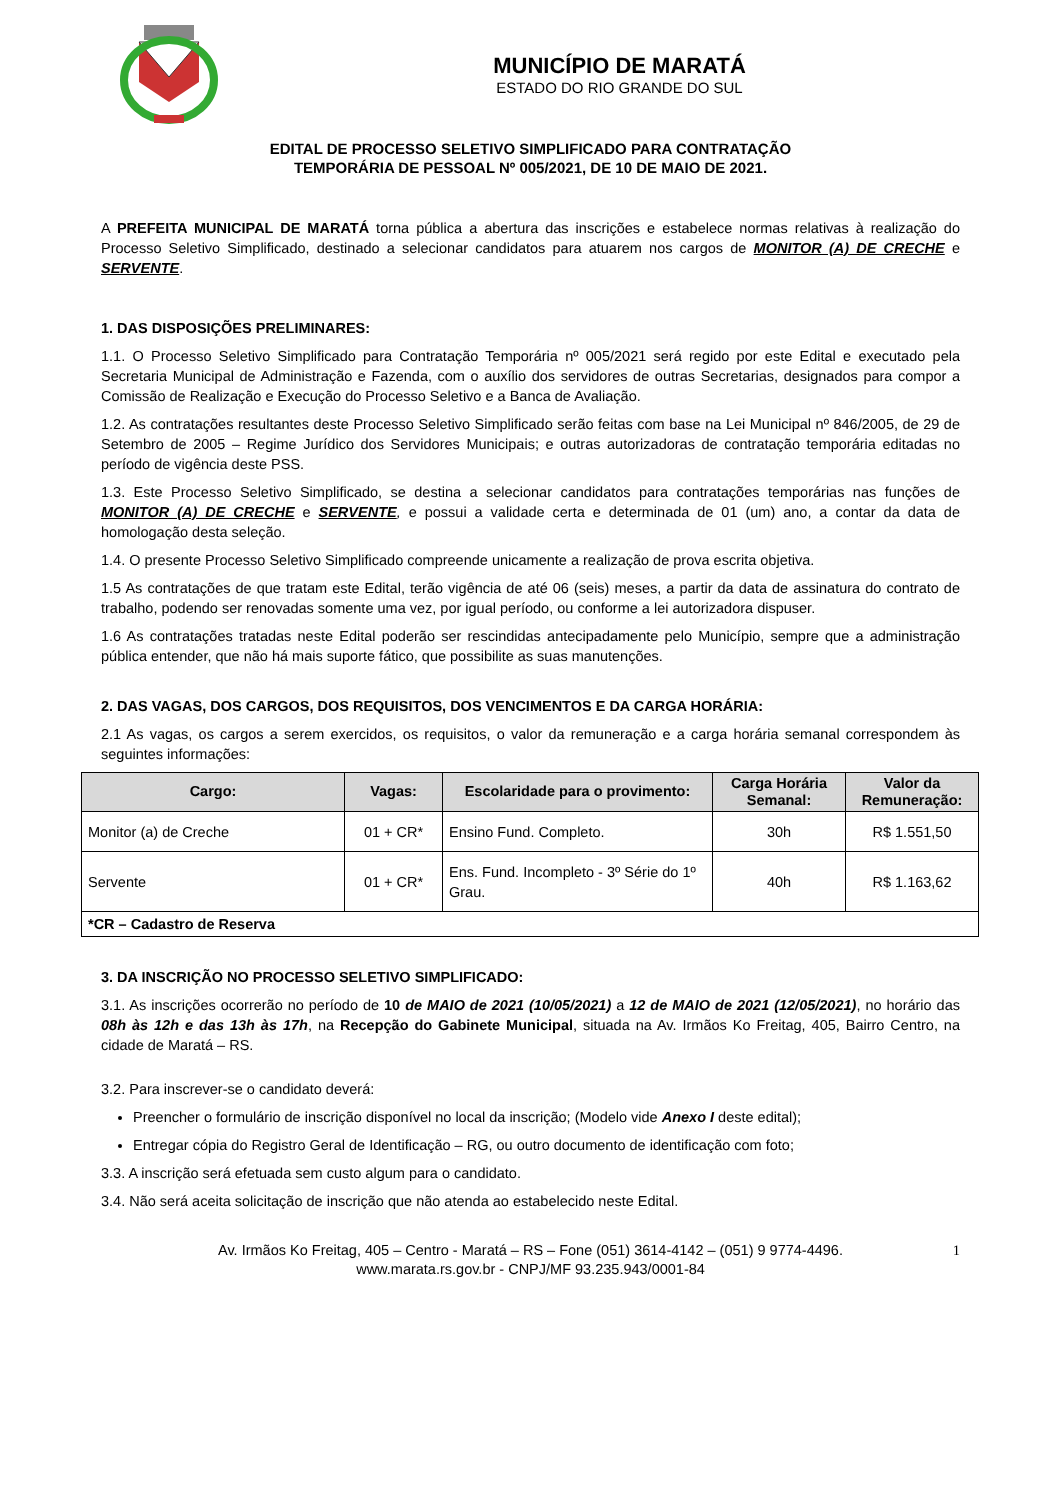MUNICÍPIO DE MARATÁ
ESTADO DO RIO GRANDE DO SUL
EDITAL DE PROCESSO SELETIVO SIMPLIFICADO PARA CONTRATAÇÃO
TEMPORÁRIA DE PESSOAL Nº 005/2021, DE 10 DE MAIO DE 2021.
A PREFEITA MUNICIPAL DE MARATÁ torna pública a abertura das inscrições e estabelece normas relativas à realização do Processo Seletivo Simplificado, destinado a selecionar candidatos para atuarem nos cargos de MONITOR (A) DE CRECHE e SERVENTE.
1. DAS DISPOSIÇÕES PRELIMINARES:
1.1. O Processo Seletivo Simplificado para Contratação Temporária nº 005/2021 será regido por este Edital e executado pela Secretaria Municipal de Administração e Fazenda, com o auxílio dos servidores de outras Secretarias, designados para compor a Comissão de Realização e Execução do Processo Seletivo e a Banca de Avaliação.
1.2. As contratações resultantes deste Processo Seletivo Simplificado serão feitas com base na Lei Municipal nº 846/2005, de 29 de Setembro de 2005 – Regime Jurídico dos Servidores Municipais; e outras autorizadoras de contratação temporária editadas no período de vigência deste PSS.
1.3. Este Processo Seletivo Simplificado, se destina a selecionar candidatos para contratações temporárias nas funções de MONITOR (A) DE CRECHE e SERVENTE, e possui a validade certa e determinada de 01 (um) ano, a contar da data de homologação desta seleção.
1.4. O presente Processo Seletivo Simplificado compreende unicamente a realização de prova escrita objetiva.
1.5 As contratações de que tratam este Edital, terão vigência de até 06 (seis) meses, a partir da data de assinatura do contrato de trabalho, podendo ser renovadas somente uma vez, por igual período, ou conforme a lei autorizadora dispuser.
1.6 As contratações tratadas neste Edital poderão ser rescindidas antecipadamente pelo Município, sempre que a administração pública entender, que não há mais suporte fático, que possibilite as suas manutenções.
2. DAS VAGAS, DOS CARGOS, DOS REQUISITOS, DOS VENCIMENTOS E DA CARGA HORÁRIA:
2.1 As vagas, os cargos a serem exercidos, os requisitos, o valor da remuneração e a carga horária semanal correspondem às seguintes informações:
| Cargo: | Vagas: | Escolaridade para o provimento: | Carga Horária Semanal: | Valor da Remuneração: |
| --- | --- | --- | --- | --- |
| Monitor (a) de Creche | 01 + CR* | Ensino Fund. Completo. | 30h | R$ 1.551,50 |
| Servente | 01 + CR* | Ens. Fund. Incompleto - 3º Série do 1º Grau. | 40h | R$ 1.163,62 |
| *CR – Cadastro de Reserva | | | | |
3. DA INSCRIÇÃO NO PROCESSO SELETIVO SIMPLIFICADO:
3.1. As inscrições ocorrerão no período de 10 de MAIO de 2021 (10/05/2021) a 12 de MAIO de 2021 (12/05/2021), no horário das 08h às 12h e das 13h às 17h, na Recepção do Gabinete Municipal, situada na Av. Irmãos Ko Freitag, 405, Bairro Centro, na cidade de Maratá – RS.
3.2. Para inscrever-se o candidato deverá:
Preencher o formulário de inscrição disponível no local da inscrição; (Modelo vide Anexo I deste edital);
Entregar cópia do Registro Geral de Identificação – RG, ou outro documento de identificação com foto;
3.3. A inscrição será efetuada sem custo algum para o candidato.
3.4. Não será aceita solicitação de inscrição que não atenda ao estabelecido neste Edital.
1 Av. Irmãos Ko Freitag, 405 – Centro - Maratá – RS – Fone (051) 3614-4142 – (051) 9 9774-4496.
www.marata.rs.gov.br - CNPJ/MF 93.235.943/0001-84